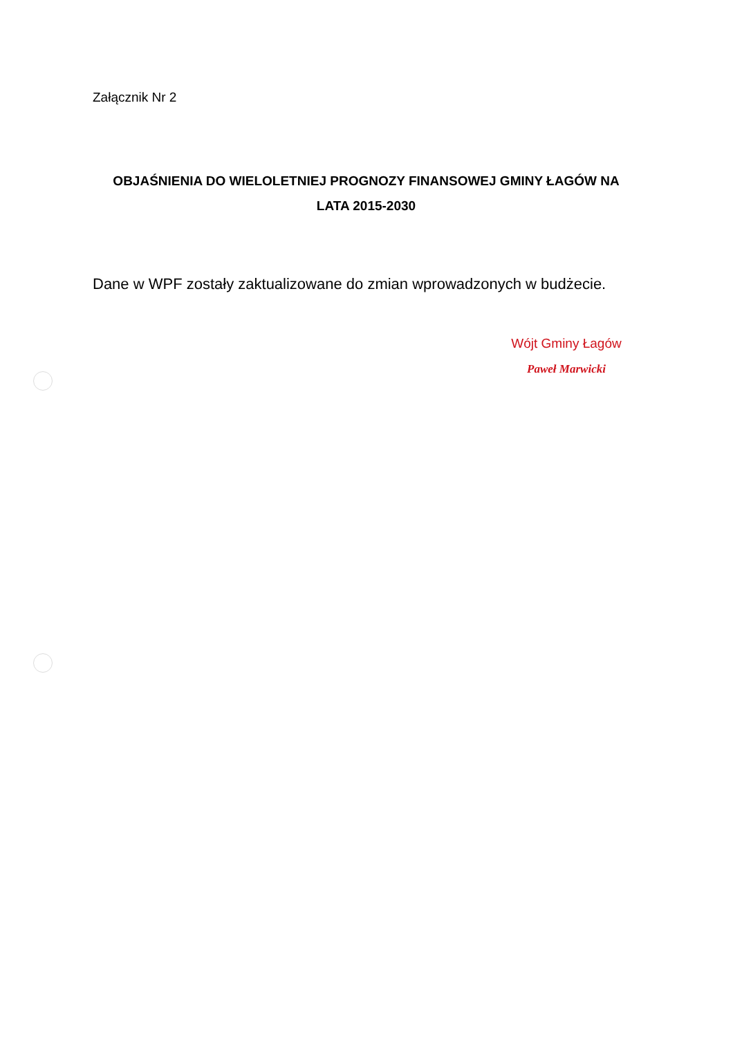Załącznik Nr 2
OBJAŚNIENIA DO WIELOLETNIEJ PROGNOZY FINANSOWEJ GMINY ŁAGÓW NA
LATA 2015-2030
Dane w WPF zostały zaktualizowane do zmian wprowadzonych w budżecie.
Wójt Gminy Łagów
Paweł Marwicki